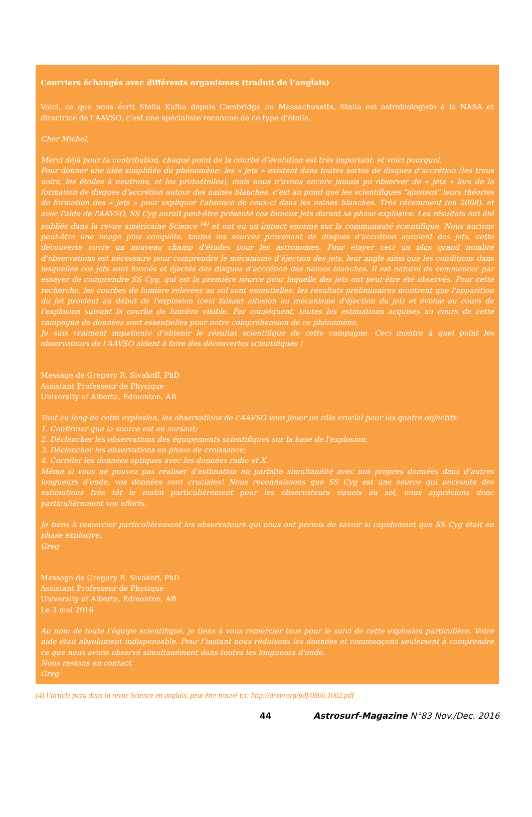Courriers échangés avec différents organismes (traduit de l’anglais)
Voici, ce que nous écrit Stella Kafka depuis Cambridge au Massachusetts, Stella est astrobiologiste à la NASA et directrice de l’AAVSO, c’est une spécialiste reconnue de ce type d’étoile.
Cher Michel,
Merci déjà pour ta contribution, chaque point de la courbe d’évolution est très important, et voici pourquoi.
Pour donner une idée simplifiée du phénomène: les « jets » existent dans toutes sortes de disques d’accrétion (les trous noirs, les étoiles à neutrons, et les protoétoiles), mais nous n’avons encore jamais pu observer de « jets » lors de la formation de disques d'accrétion autour des naines blanches, c’est au point que les scientifiques "ajustent" leurs théories de formation des « jets » pour expliquer l'absence de ceux-ci dans les naines blanches. Très récemment (en 2008), et avec l'aide de l'AAVSO, SS Cyg aurait peut-être présenté ces fameux jets durant sa phase explosive. Les résultats ont été publiés dans la revue américaine Science <sup>(4)</sup> et ont eu un impact énorme sur la communauté scientifique. Nous aurions peut-être une image plus complète, toutes les sources provenant de disques d’accrétion auraient des jets, cette découverte ouvre un nouveau champ d'études pour les astronomes. Pour étayer ceci un plus grand nombre d’observations est nécessaire pour comprendre le mécanisme d’éjection des jets, leur angle ainsi que les conditions dans lesquelles ces jets sont formés et éjectés des disques d’accrétion des naines blanches. Il est naturel de commencer par essayer de comprendre SS Cyg, qui est la première source pour laquelle des jets ont peut-être été observés. Pour cette recherche, les courbes de lumière relevées au sol sont essentielles: les résultats préliminaires montrent que l'apparition du jet provient au début de l'explosion (ceci faisant allusion au mécanisme d'éjection du jet) et évolue au cours de l'explosion suivant la courbe de lumière visible. Par conséquent, toutes les estimations acquises au cours de cette campagne de données sont essentielles pour notre compréhension de ce phénomène.
Je suis vraiment impatiente d’obtenir le résultat scientifique de cette campagne. Ceci montre à quel point les observateurs de l'AAVSO aident à faire des découvertes scientifiques !
Message de Gregory R. Sivakoff, PhD
Assistant Professeur de Physique
University of Alberta, Edmonton, AB
Tout au long de cette explosion, les observations de l’AAVSO vont jouer un rôle crucial pour les quatre objectifs:
1. Confirmer que la source est en sursaut;
2. Déclencher les observations des équipements scientifiques sur la base de l'explosion;
3. Déclencher les observations en phase de croissance;
4. Corréler les données optiques avec les données radio et X.
Même si vous ne pouvez pas réaliser d’estimation en parfaite simultanéité avec nos propres données dans d’autres longueurs d'onde, vos données sont cruciales! Nous reconnaissons que SS Cyg est une source qui nécessite des estimations très tôt le matin particulièrement pour les observateurs visuels au sol, nous apprécions donc particulièrement vos efforts.
Je tiens à remercier particulièrement les observateurs qui nous ont permis de savoir si rapidement que SS Cyg était en phase explosive.
Greg
Message de Gregory R. Sivakoff, PhD
Assistant Professeur de Physique
University of Alberta, Edmonton, AB
Le 3 mai 2016
Au nom de toute l'équipe scientifique, je tiens à vous remercier tous pour le suivi de cette explosion particulière. Votre aide était absolument indispensable. Pour l’instant nous réduisons les données et commençons seulement à comprendre ce que nous avons observé simultanément dans toutes les longueurs d'onde.
Nous restons en contact.
Greg
(4) l’article paru dans la revue Science en anglais, peut être trouvé ici: http://arxiv.org/pdf/0806.1002.pdf
44 Astrosurf-Magazine N°83 Nov./Dec. 2016